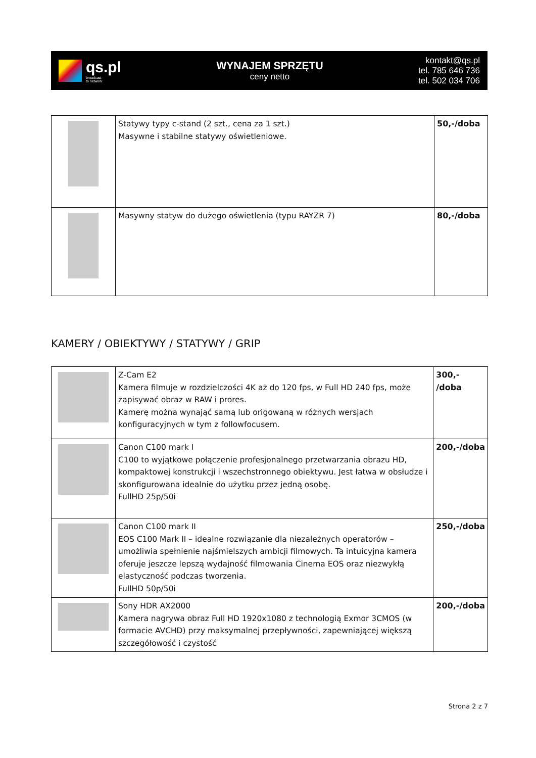qs.pl
broadcast
to network
WYNAJEM SPRZĘTU
ceny netto
kontakt@qs.pl
tel. 785 646 736
tel. 502 034 706
| | Statywy typy c-stand (2 szt., cena za 1 szt.) Masywne i stabilne statywy oświetleniowe. | 50,-/doba |
| | Masywny statyw do dużego oświetlenia (typu RAYZR 7) | 80,-/doba |
KAMERY / OBIEKTYWY / STATYWY / GRIP
| | Z-Cam E2 Kamera filmuje w rozdzielczości 4K aż do 120 fps, w Full HD 240 fps, może zapisywać obraz w RAW i prores. Kamerę można wynająć samą lub origowaną w różnych wersjach konfiguracyjnych w tym z followfocusem. | 300,- /doba |
| | Canon C100 mark I C100 to wyjątkowe połączenie profesjonalnego przetwarzania obrazu HD, kompaktowej konstrukcji i wszechstronnego obiektywu. Jest łatwa w obsłudze i skonfigurowana idealnie do użytku przez jedną osobę. FullHD 25p/50i | 200,-/doba |
| | Canon C100 mark II EOS C100 Mark II – idealne rozwiązanie dla niezależnych operatorów – umożliwia spełnienie najśmielszych ambicji filmowych. Ta intuicyjna kamera oferuje jeszcze lepszą wydajność filmowania Cinema EOS oraz niezwykłą elastyczność podczas tworzenia. FullHD 50p/50i | 250,-/doba |
| | Sony HDR AX2000 Kamera nagrywa obraz Full HD 1920x1080 z technologią Exmor 3CMOS (w formacie AVCHD) przy maksymalnej przepływności, zapewniającej większą szczegółowość i czystość | 200,-/doba |
Strona 2 z 7